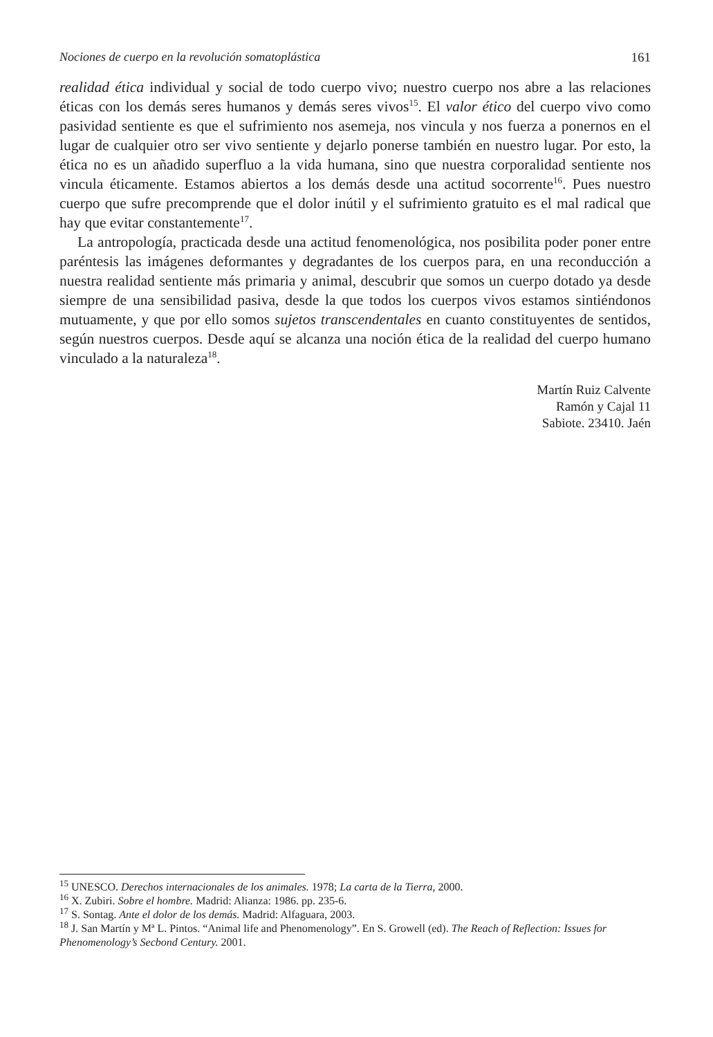Nociones de cuerpo en la revolución somatoplástica 161
realidad ética individual y social de todo cuerpo vivo; nuestro cuerpo nos abre a las relaciones éticas con los demás seres humanos y demás seres vivos<sup>15</sup>. El valor ético del cuerpo vivo como pasividad sentiente es que el sufrimiento nos asemeja, nos vincula y nos fuerza a ponernos en el lugar de cualquier otro ser vivo sentiente y dejarlo ponerse también en nuestro lugar. Por esto, la ética no es un añadido superfluo a la vida humana, sino que nuestra corporalidad sentiente nos vincula éticamente. Estamos abiertos a los demás desde una actitud socorrente<sup>16</sup>. Pues nuestro cuerpo que sufre precomprende que el dolor inútil y el sufrimiento gratuito es el mal radical que hay que evitar constantemente<sup>17</sup>.
La antropología, practicada desde una actitud fenomenológica, nos posibilita poder poner entre paréntesis las imágenes deformantes y degradantes de los cuerpos para, en una reconducción a nuestra realidad sentiente más primaria y animal, descubrir que somos un cuerpo dotado ya desde siempre de una sensibilidad pasiva, desde la que todos los cuerpos vivos estamos sintiéndonos mutuamente, y que por ello somos sujetos transcendentales en cuanto constituyentes de sentidos, según nuestros cuerpos. Desde aquí se alcanza una noción ética de la realidad del cuerpo humano vinculado a la naturaleza<sup>18</sup>.
Martín Ruiz Calvente
Ramón y Cajal 11
Sabiote. 23410. Jaén
<sup>15</sup> UNESCO. Derechos internacionales de los animales. 1978; La carta de la Tierra, 2000.
<sup>16</sup> X. Zubiri. Sobre el hombre. Madrid: Alianza: 1986. pp. 235-6.
<sup>17</sup> S. Sontag. Ante el dolor de los demás. Madrid: Alfaguara, 2003.
<sup>18</sup> J. San Martín y Mª L. Pintos. “Animal life and Phenomenology”. En S. Growell (ed). The Reach of Reflection: Issues for Phenomenology’s Secbond Century. 2001.